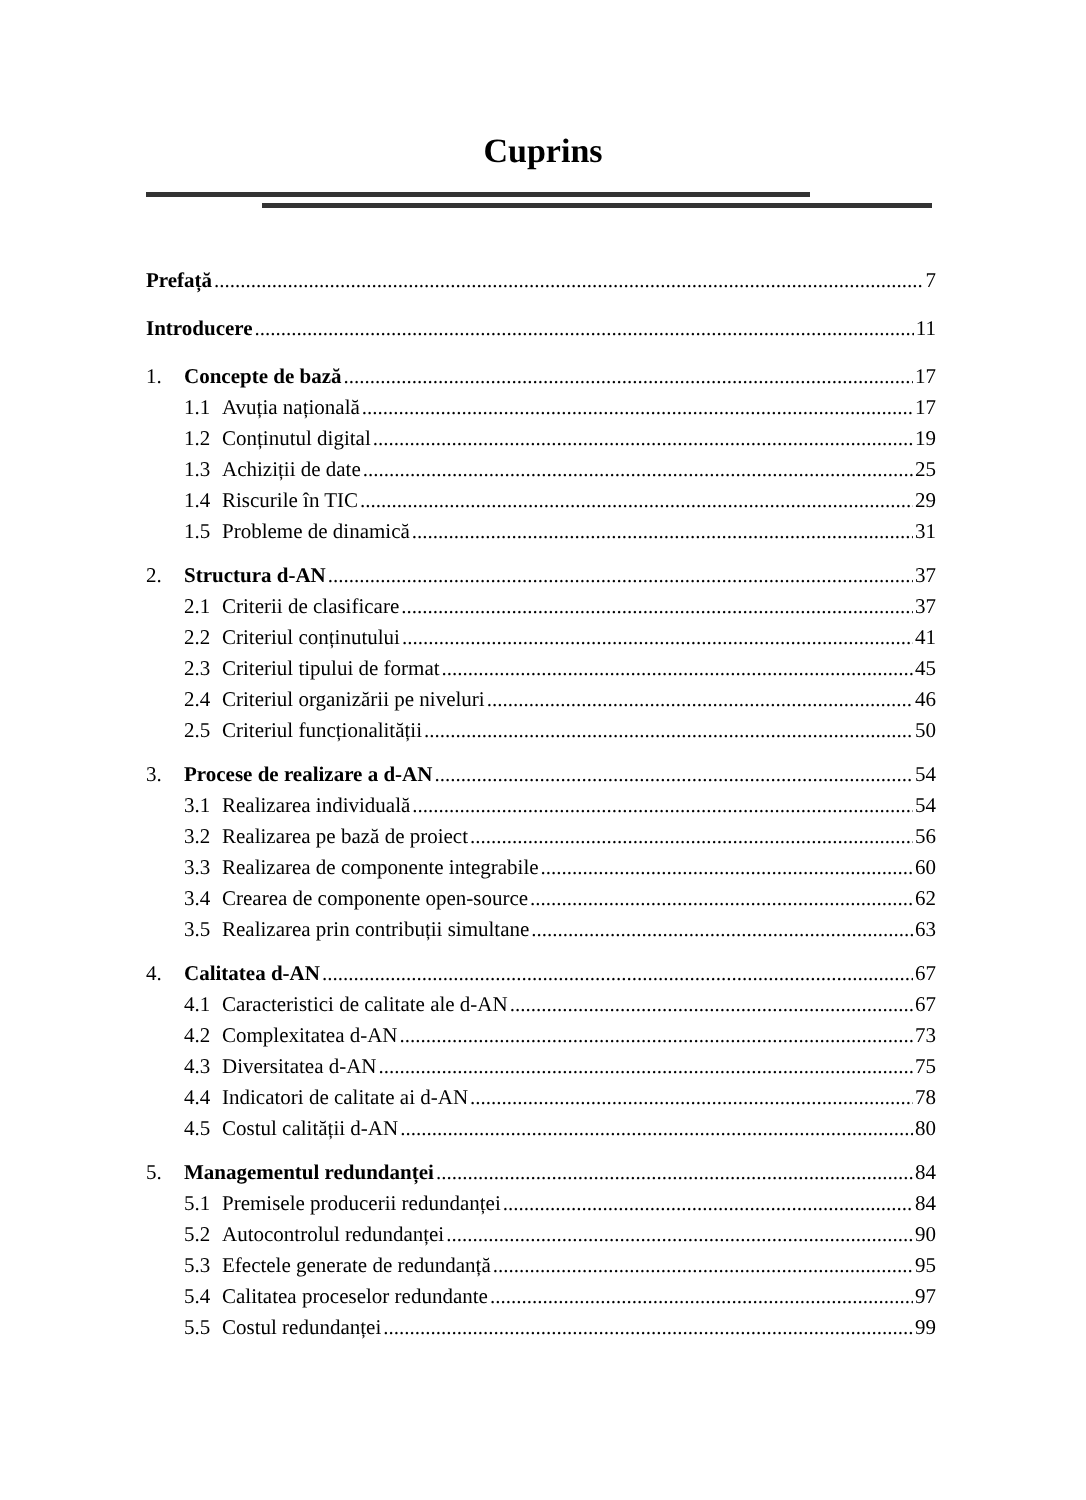Cuprins
Prefață 7
Introducere 11
1. Concepte de bază 17
1.1 Avuția națională 17
1.2 Conținutul digital 19
1.3 Achiziții de date 25
1.4 Riscurile în TIC 29
1.5 Probleme de dinamică 31
2. Structura d-AN 37
2.1 Criterii de clasificare 37
2.2 Criteriul conținutului 41
2.3 Criteriul tipului de format 45
2.4 Criteriul organizării pe niveluri 46
2.5 Criteriul funcționalității 50
3. Procese de realizare a d-AN 54
3.1 Realizarea individuală 54
3.2 Realizarea pe bază de proiect 56
3.3 Realizarea de componente integrabile 60
3.4 Crearea de componente open-source 62
3.5 Realizarea prin contribuții simultane 63
4. Calitatea d-AN 67
4.1 Caracteristici de calitate ale d-AN 67
4.2 Complexitatea d-AN 73
4.3 Diversitatea d-AN 75
4.4 Indicatori de calitate ai d-AN 78
4.5 Costul calității d-AN 80
5. Managementul redundanței 84
5.1 Premisele producerii redundanței 84
5.2 Autocontrolul redundanței 90
5.3 Efectele generate de redundanță 95
5.4 Calitatea proceselor redundante 97
5.5 Costul redundanței 99